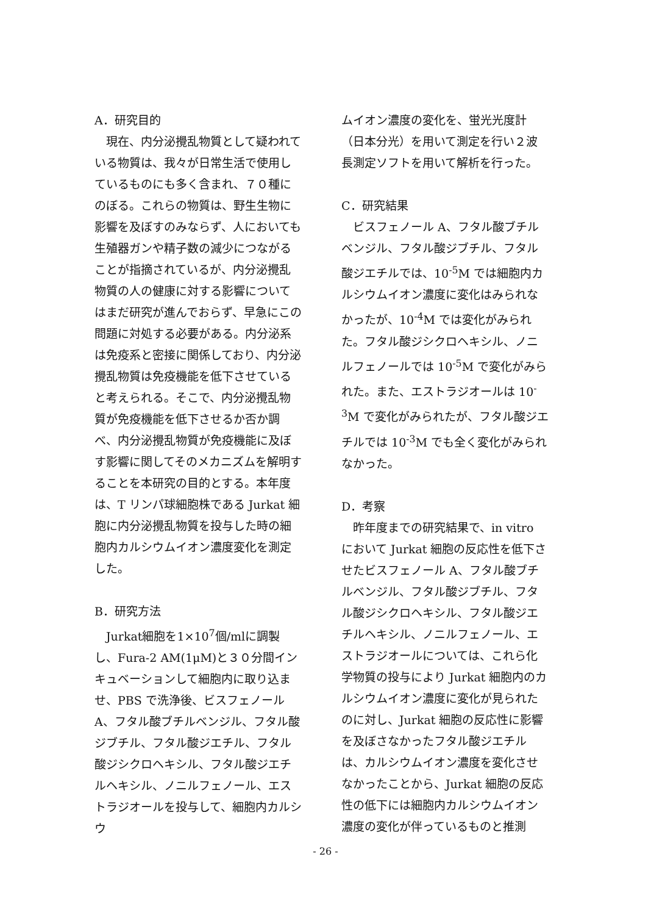A．研究目的
　現在、内分泌攪乱物質として疑われている物質は、我々が日常生活で使用しているものにも多く含まれ、７０種にのぼる。これらの物質は、野生生物に影響を及ぼすのみならず、人においても生殖器ガンや精子数の減少につながることが指摘されているが、内分泌攪乱物質の人の健康に対する影響についてはまだ研究が進んでおらず、早急にこの問題に対処する必要がある。内分泌系は免疫系と密接に関係しており、内分泌攪乱物質は免疫機能を低下させていると考えられる。そこで、内分泌攪乱物質が免疫機能を低下させるか否か調べ、内分泌攪乱物質が免疫機能に及ぼす影響に関してそのメカニズムを解明することを本研究の目的とする。本年度は、T リンパ球細胞株である Jurkat 細胞に内分泌攪乱物質を投与した時の細胞内カルシウムイオン濃度変化を測定した。
B．研究方法
　Jurkat細胞を1×10<sup>7</sup>個/mlに調製し、Fura-2 AM(1μM)と３０分間インキュベーションして細胞内に取り込ませ、PBS で洗浄後、ビスフェノール A、フタル酸ブチルベンジル、フタル酸ジブチル、フタル酸ジエチル、フタル酸ジシクロヘキシル、フタル酸ジエチルヘキシル、ノニルフェノール、エストラジオールを投与して、細胞内カルシウ
ムイオン濃度の変化を、蛍光光度計（日本分光）を用いて測定を行い２波長測定ソフトを用いて解析を行った。
C．研究結果
　ビスフェノール A、フタル酸ブチルベンジル、フタル酸ジブチル、フタル酸ジエチルでは、10<sup>-5</sup>M では細胞内カルシウムイオン濃度に変化はみられなかったが、10<sup>-4</sup>M では変化がみられた。フタル酸ジシクロヘキシル、ノニルフェノールでは 10<sup>-5</sup>M で変化がみられた。また、エストラジオールは 10<sup>-3</sup>M で変化がみられたが、フタル酸ジエチルでは 10<sup>-3</sup>M でも全く変化がみられなかった。
D．考察
　昨年度までの研究結果で、in vitro において Jurkat 細胞の反応性を低下させたビスフェノール A、フタル酸ブチルベンジル、フタル酸ジブチル、フタル酸ジシクロヘキシル、フタル酸ジエチルヘキシル、ノニルフェノール、エストラジオールについては、これら化学物質の投与により Jurkat 細胞内のカルシウムイオン濃度に変化が見られたのに対し、Jurkat 細胞の反応性に影響を及ぼさなかったフタル酸ジエチルは、カルシウムイオン濃度を変化させなかったことから、Jurkat 細胞の反応性の低下には細胞内カルシウムイオン濃度の変化が伴っているものと推測
- 26 -